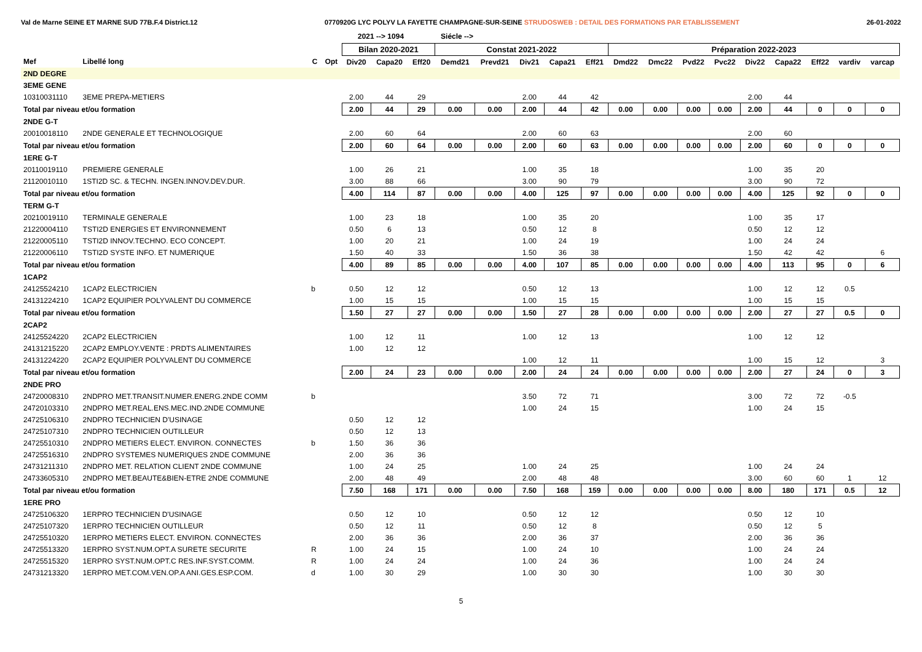Val de Marne SEINE ET MARNE SUD 77B.F.4 District.12 0770920G LYC POLYV LA FAYETTE CHAMPAGNE-SUR-SEINE STRUDOSWEB : DETAIL DES FORMATIONS PAR ETABLISSEMENT 26-01-2022
2021 --> 1094 Siécle -->
| | | | | Bilan 2020-2021 | | | Constat 2021-2022 | | | | | Préparation 2022-2023 | | | | | | | | |
| --- | --- | --- | --- | --- | --- | --- | --- | --- | --- | --- | --- | --- | --- | --- | --- | --- | --- | --- | --- | --- |
| Mef | Libellé long | C | Opt | Div20 | Capa20 | Eff20 | Demd21 | Prevd21 | Div21 | Capa21 | Eff21 | Dmd22 | Dmc22 | Pvd22 | Pvc22 | Div22 | Capa22 | Eff22 | vardiv | varcap |
| 2ND DEGRE | | | | | | | | | | | | | | | | | | | | |
| 3EME GENE | | | | | | | | | | | | | | | | | | | | |
| 10310031110 | 3EME PREPA-METIERS | | | 2.00 | 44 | 29 | | | 2.00 | 44 | 42 | | | | | 2.00 | 44 | | | |
| Total par niveau et/ou formation | | | | 2.00 | 44 | 29 | 0.00 | 0.00 | 2.00 | 44 | 42 | 0.00 | 0.00 | 0.00 | 0.00 | 2.00 | 44 | 0 | 0 | 0 |
| 2NDE G-T | | | | | | | | | | | | | | | | | | | | |
| 20010018110 | 2NDE GENERALE ET TECHNOLOGIQUE | | | 2.00 | 60 | 64 | | | 2.00 | 60 | 63 | | | | | 2.00 | 60 | | | |
| Total par niveau et/ou formation | | | | 2.00 | 60 | 64 | 0.00 | 0.00 | 2.00 | 60 | 63 | 0.00 | 0.00 | 0.00 | 0.00 | 2.00 | 60 | 0 | 0 | 0 |
| 1ERE G-T | | | | | | | | | | | | | | | | | | | | |
| 20110019110 | PREMIERE GENERALE | | | 1.00 | 26 | 21 | | | 1.00 | 35 | 18 | | | | | 1.00 | 35 | 20 | | |
| 21120010110 | 1STI2D SC. & TECHN. INGEN.INNOV.DEV.DUR. | | | 3.00 | 88 | 66 | | | 3.00 | 90 | 79 | | | | | 3.00 | 90 | 72 | | |
| Total par niveau et/ou formation | | | | 4.00 | 114 | 87 | 0.00 | 0.00 | 4.00 | 125 | 97 | 0.00 | 0.00 | 0.00 | 0.00 | 4.00 | 125 | 92 | 0 | 0 |
| TERM G-T | | | | | | | | | | | | | | | | | | | | |
| 20210019110 | TERMINALE GENERALE | | | 1.00 | 23 | 18 | | | 1.00 | 35 | 20 | | | | | 1.00 | 35 | 17 | | |
| 21220004110 | TSTI2D ENERGIES ET ENVIRONNEMENT | | | 0.50 | 6 | 13 | | | 0.50 | 12 | 8 | | | | | 0.50 | 12 | 12 | | |
| 21220005110 | TSTI2D INNOV.TECHNO. ECO CONCEPT. | | | 1.00 | 20 | 21 | | | 1.00 | 24 | 19 | | | | | 1.00 | 24 | 24 | | |
| 21220006110 | TSTI2D SYSTE INFO. ET NUMERIQUE | | | 1.50 | 40 | 33 | | | 1.50 | 36 | 38 | | | | | 1.50 | 42 | 42 | | 6 |
| Total par niveau et/ou formation | | | | 4.00 | 89 | 85 | 0.00 | 0.00 | 4.00 | 107 | 85 | 0.00 | 0.00 | 0.00 | 0.00 | 4.00 | 113 | 95 | 0 | 6 |
| 1CAP2 | | | | | | | | | | | | | | | | | | | | |
| 24125524210 | 1CAP2 ELECTRICIEN | b | | 0.50 | 12 | 12 | | | 0.50 | 12 | 13 | | | | | 1.00 | 12 | 12 | 0.5 | |
| 24131224210 | 1CAP2 EQUIPIER POLYVALENT DU COMMERCE | | | 1.00 | 15 | 15 | | | 1.00 | 15 | 15 | | | | | 1.00 | 15 | 15 | | |
| Total par niveau et/ou formation | | | | 1.50 | 27 | 27 | 0.00 | 0.00 | 1.50 | 27 | 28 | 0.00 | 0.00 | 0.00 | 0.00 | 2.00 | 27 | 27 | 0.5 | 0 |
| 2CAP2 | | | | | | | | | | | | | | | | | | | | |
| 24125524220 | 2CAP2 ELECTRICIEN | | | 1.00 | 12 | 11 | | | 1.00 | 12 | 13 | | | | | 1.00 | 12 | 12 | | |
| 24131215220 | 2CAP2 EMPLOY.VENTE : PRDTS ALIMENTAIRES | | | 1.00 | 12 | 12 | | | | | | | | | | | | | | |
| 24131224220 | 2CAP2 EQUIPIER POLYVALENT DU COMMERCE | | | | | | | | 1.00 | 12 | 11 | | | | | 1.00 | 15 | 12 | | 3 |
| Total par niveau et/ou formation | | | | 2.00 | 24 | 23 | 0.00 | 0.00 | 2.00 | 24 | 24 | 0.00 | 0.00 | 0.00 | 0.00 | 2.00 | 27 | 24 | 0 | 3 |
| 2NDE PRO | | | | | | | | | | | | | | | | | | | | |
| 24720008310 | 2NDPRO MET.TRANSIT.NUMER.ENERG.2NDE COMM | b | | | | | | | 3.50 | 72 | 71 | | | | | 3.00 | 72 | 72 | -0.5 | |
| 24720103310 | 2NDPRO MET.REAL.ENS.MEC.IND.2NDE COMMUNE | | | | | | | | 1.00 | 24 | 15 | | | | | 1.00 | 24 | 15 | | |
| 24725106310 | 2NDPRO TECHNICIEN D'USINAGE | | | 0.50 | 12 | 12 | | | | | | | | | | | | | | |
| 24725107310 | 2NDPRO TECHNICIEN OUTILLEUR | | | 0.50 | 12 | 13 | | | | | | | | | | | | | | |
| 24725510310 | 2NDPRO METIERS ELECT. ENVIRON. CONNECTES | b | | 1.50 | 36 | 36 | | | | | | | | | | | | | | |
| 24725516310 | 2NDPRO SYSTEMES NUMERIQUES 2NDE COMMUNE | | | 2.00 | 36 | 36 | | | | | | | | | | | | | | |
| 24731211310 | 2NDPRO MET. RELATION CLIENT 2NDE COMMUNE | | | 1.00 | 24 | 25 | | | 1.00 | 24 | 25 | | | | | 1.00 | 24 | 24 | | |
| 24733605310 | 2NDPRO MET.BEAUTE&BIEN-ETRE 2NDE COMMUNE | | | 2.00 | 48 | 49 | | | 2.00 | 48 | 48 | | | | | 3.00 | 60 | 60 | 1 | 12 |
| Total par niveau et/ou formation | | | | 7.50 | 168 | 171 | 0.00 | 0.00 | 7.50 | 168 | 159 | 0.00 | 0.00 | 0.00 | 0.00 | 8.00 | 180 | 171 | 0.5 | 12 |
| 1ERE PRO | | | | | | | | | | | | | | | | | | | | |
| 24725106320 | 1ERPRO TECHNICIEN D'USINAGE | | | 0.50 | 12 | 10 | | | 0.50 | 12 | 12 | | | | | 0.50 | 12 | 10 | | |
| 24725107320 | 1ERPRO TECHNICIEN OUTILLEUR | | | 0.50 | 12 | 11 | | | 0.50 | 12 | 8 | | | | | 0.50 | 12 | 5 | | |
| 24725510320 | 1ERPRO METIERS ELECT. ENVIRON. CONNECTES | | | 2.00 | 36 | 36 | | | 2.00 | 36 | 37 | | | | | 2.00 | 36 | 36 | | |
| 24725513320 | 1ERPRO SYST.NUM.OPT.A SURETE SECURITE | R | | 1.00 | 24 | 15 | | | 1.00 | 24 | 10 | | | | | 1.00 | 24 | 24 | | |
| 24725515320 | 1ERPRO SYST.NUM.OPT.C RES.INF.SYST.COMM. | R | | 1.00 | 24 | 24 | | | 1.00 | 24 | 36 | | | | | 1.00 | 24 | 24 | | |
| 24731213320 | 1ERPRO MET.COM.VEN.OP.A ANI.GES.ESP.COM. | d | | 1.00 | 30 | 29 | | | 1.00 | 30 | 30 | | | | | 1.00 | 30 | 30 | | |
5